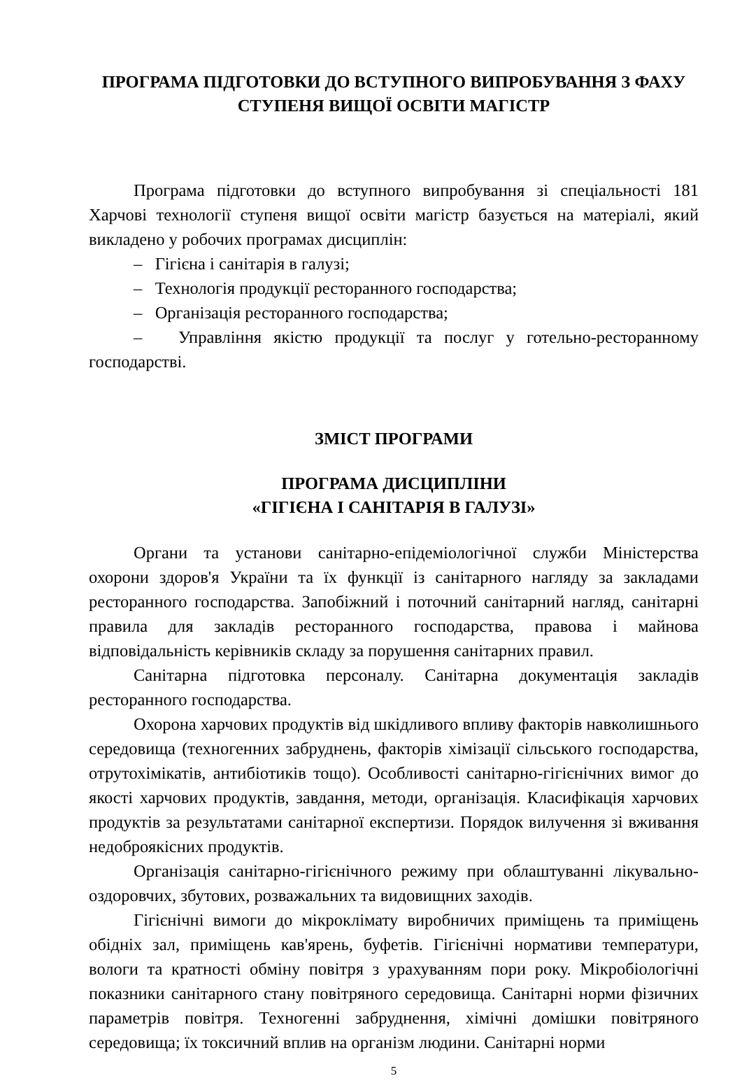ПРОГРАМА ПІДГОТОВКИ ДО ВСТУПНОГО ВИПРОБУВАННЯ З ФАХУ
СТУПЕНЯ ВИЩОЇ ОСВІТИ МАГІСТР
Програма підготовки до вступного випробування зі спеціальності 181 Харчові технології ступеня вищої освіти магістр базується на матеріалі, який викладено у робочих програмах дисциплін:
– Гігієна і санітарія в галузі;
– Технологія продукції ресторанного господарства;
– Організація ресторанного господарства;
– Управління якістю продукції та послуг у готельно-ресторанному господарстві.
ЗМІСТ ПРОГРАМИ
ПРОГРАМА ДИСЦИПЛІНИ
«ГІГІЄНА І САНІТАРІЯ В ГАЛУЗІ»
Органи та установи санітарно-епідеміологічної служби Міністерства охорони здоров'я України та їх функції із санітарного нагляду за закладами ресторанного господарства. Запобіжний і поточний санітарний нагляд, санітарні правила для закладів ресторанного господарства, правова і майнова відповідальність керівників складу за порушення санітарних правил.
Санітарна підготовка персоналу. Санітарна документація закладів ресторанного господарства.
Охорона харчових продуктів від шкідливого впливу факторів навколишнього середовища (техногенних забруднень, факторів хімізації сільського господарства, отрутохімікатів, антибіотиків тощо). Особливості санітарно-гігієнічних вимог до якості харчових продуктів, завдання, методи, організація. Класифікація харчових продуктів за результатами санітарної експертизи. Порядок вилучення зі вживання недоброякісних продуктів.
Організація санітарно-гігієнічного режиму при облаштуванні лікувально-оздоровчих, збутових, розважальних та видовищних заходів.
Гігієнічні вимоги до мікроклімату виробничих приміщень та приміщень обідніх зал, приміщень кав'ярень, буфетів. Гігієнічні нормативи температури, вологи та кратності обміну повітря з урахуванням пори року. Мікробіологічні показники санітарного стану повітряного середовища. Санітарні норми фізичних параметрів повітря. Техногенні забруднення, хімічні домішки повітряного середовища; їх токсичний вплив на організм людини. Санітарні норми
5